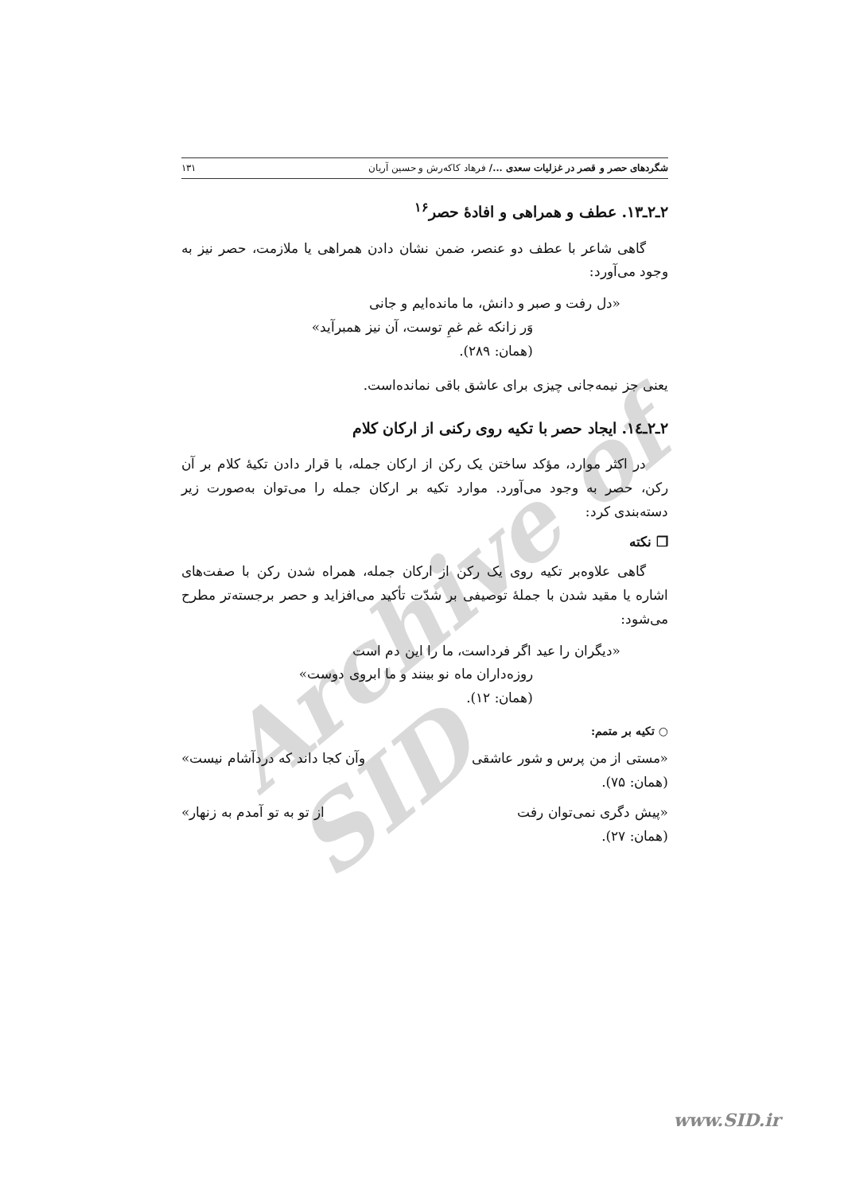Archive of SID
شگردهای حصر و قصر در غزلیات سعدی .../ فرهاد کاکه‌رش و حسین آریان ۱۳۱
۲ـ۲ـ۱۳. عطف و همراهی و افادهٔ حصر<sup>۱۶</sup>
گاهی شاعر با عطف دو عنصر، ضمن نشان دادن همراهی یا ملازمت، حصر نیز به وجود می‌آورد:
«دل رفت و صبر و دانش، ما مانده‌ایم و جانی
وَر زانکه غم غمِ توست، آن نیز همبرآید»
(همان: ۲۸۹).
یعنی جز نیمه‌جانی چیزی برای عاشق باقی نمانده‌است.
۲ـ۲ـ۱٤. ایجاد حصر با تکیه روی رکنی از ارکان کلام
در اکثر موارد، مؤکد ساختن یک رکن از ارکان جمله، با قرار دادن تکیهٔ کلام بر آن رکن، حصر به وجود می‌آورد. موارد تکیه بر ارکان جمله را می‌توان به‌صورت زیر دسته‌بندی کرد:
❐ نکته
گاهی علاوه‌بر تکیه روی یک رکن از ارکان جمله، همراه شدن رکن با صفت‌های اشاره یا مقید شدن با جملهٔ توصیفی بر شدّت تأکید می‌افزاید و حصر برجسته‌تر مطرح می‌شود:
«دیگران را عید اگر فرداست، ما را این دم است
روزه‌داران ماه نو بینند و ما ابروی دوست»
(همان: ۱۲).
○ تکیه بر متمم:
«مستی از من پرس و شور عاشقی وآن کجا داند که دردآشام نیست»
(همان: ۷۵).
«پیش دگری نمی‌توان رفت از تو به تو آمدم به زنهار»
(همان: ۲۷).
www.SID.ir